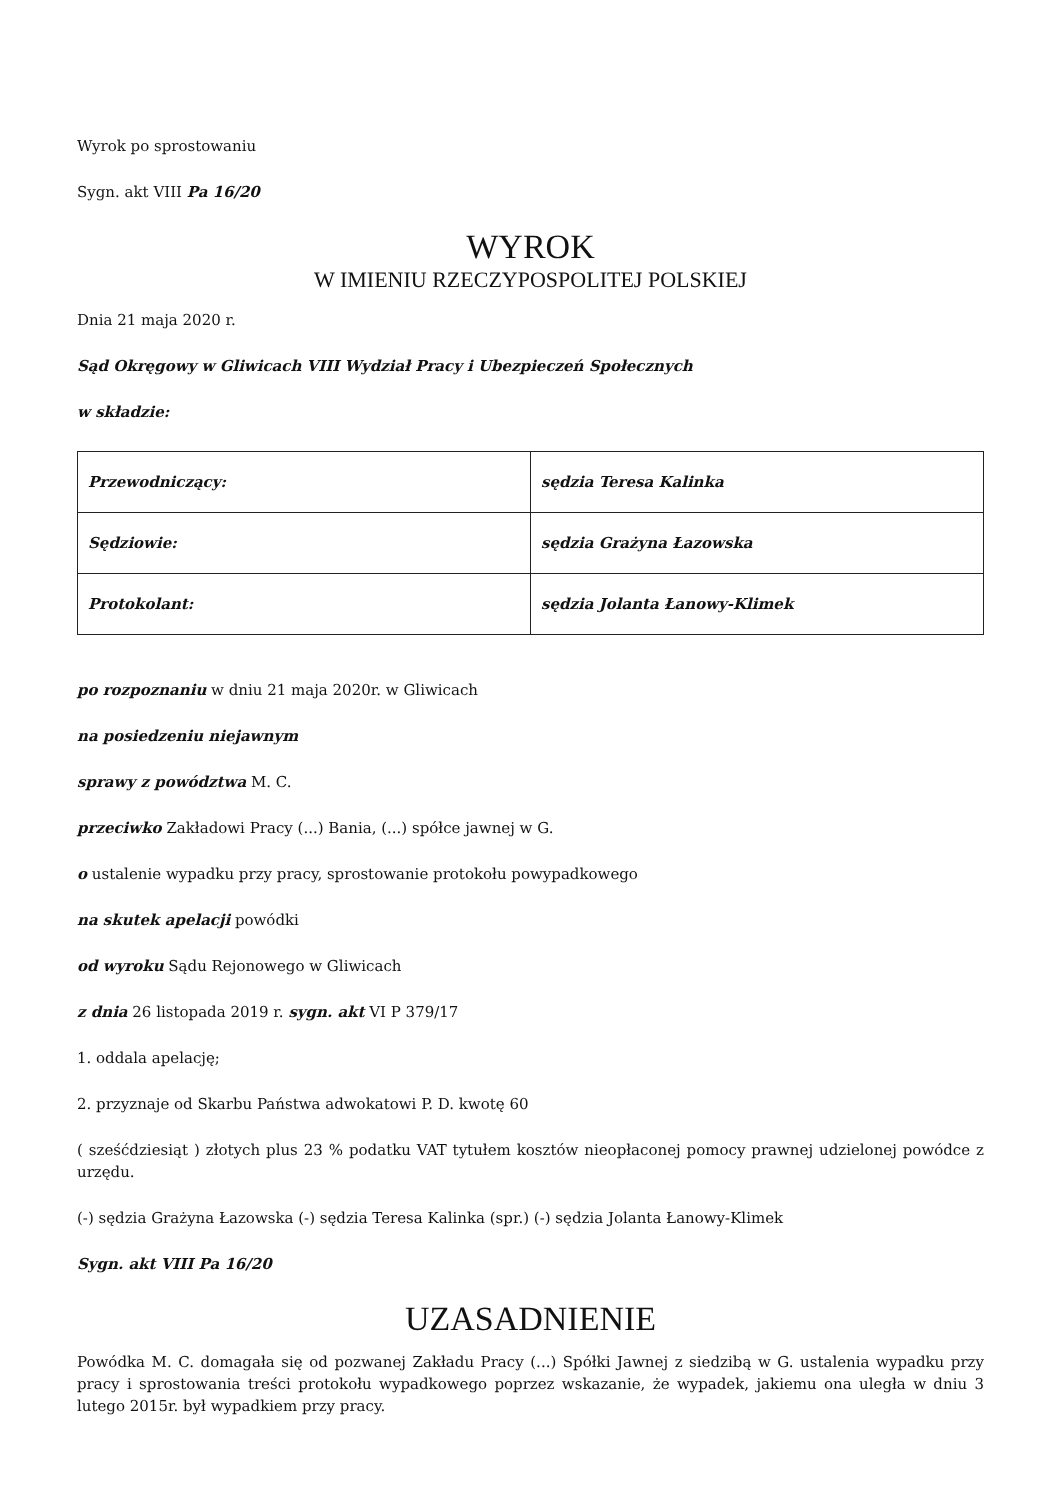Wyrok po sprostowaniu
Sygn. akt VIII Pa 16/20
WYROK
W IMIENIU RZECZYPOSPOLITEJ POLSKIEJ
Dnia 21 maja 2020 r.
Sąd Okręgowy w Gliwicach VIII Wydział Pracy i Ubezpieczeń Społecznych
w składzie:
| Przewodniczący: | sędzia Teresa Kalinka |
| Sędziowie: | sędzia Grażyna Łazowska |
| Protokolant: | sędzia Jolanta Łanowy-Klimek |
po rozpoznaniu w dniu 21 maja 2020r. w Gliwicach
na posiedzeniu niejawnym
sprawy z powództwa M. C.
przeciwko Zakładowi Pracy (...) Bania, (...) spółce jawnej w G.
o ustalenie wypadku przy pracy, sprostowanie protokołu powypadkowego
na skutek apelacji powódki
od wyroku Sądu Rejonowego w Gliwicach
z dnia 26 listopada 2019 r. sygn. akt VI P 379/17
1. oddala apelację;
2. przyznaje od Skarbu Państwa adwokatowi P. D. kwotę 60
( sześćdziesiąt ) złotych plus 23 % podatku VAT tytułem kosztów nieopłaconej pomocy prawnej udzielonej powódce z urzędu.
(-) sędzia Grażyna Łazowska (-) sędzia Teresa Kalinka (spr.) (-) sędzia Jolanta Łanowy-Klimek
Sygn. akt VIII Pa 16/20
UZASADNIENIE
Powódka M. C. domagała się od pozwanej Zakładu Pracy (...) Spółki Jawnej z siedzibą w G. ustalenia wypadku przy pracy i sprostowania treści protokołu wypadkowego poprzez wskazanie, że wypadek, jakiemu ona uległa w dniu 3 lutego 2015r. był wypadkiem przy pracy.